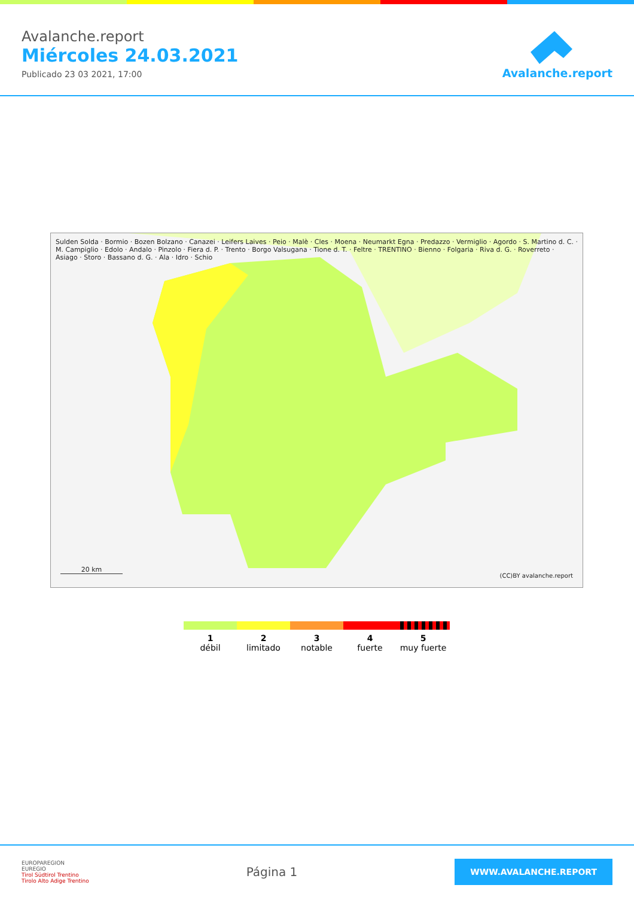Avalanche.report
Miércoles 24.03.2021
Publicado 23 03 2021, 17:00
Avalanche.report
Sulden Solda · Bormio · Bozen Bolzano · Canazei · Leifers Laives · Peio · Malè · Cles · Moena · Neumarkt Egna · Predazzo · Vermiglio · Agordo · S. Martino d. C. · M. Campiglio · Edolo · Andalo · Pinzolo · Fiera d. P. · Trento · Borgo Valsugana · Tione d. T. · Feltre · TRENTINO · Bienno · Folgaria · Riva d. G. · Roverreto · Asiago · Storo · Bassano d. G. · Ala · Idro · Schio
20 km
(CC)BY avalanche.report
1
débil
2
limitado
3
notable
4
fuerte
5
muy fuerte
EUROPAREGION
EUREGIO
Tirol Südtirol Trentino
Tirolo Alto Adige Trentino
Página 1
WWW.AVALANCHE.REPORT